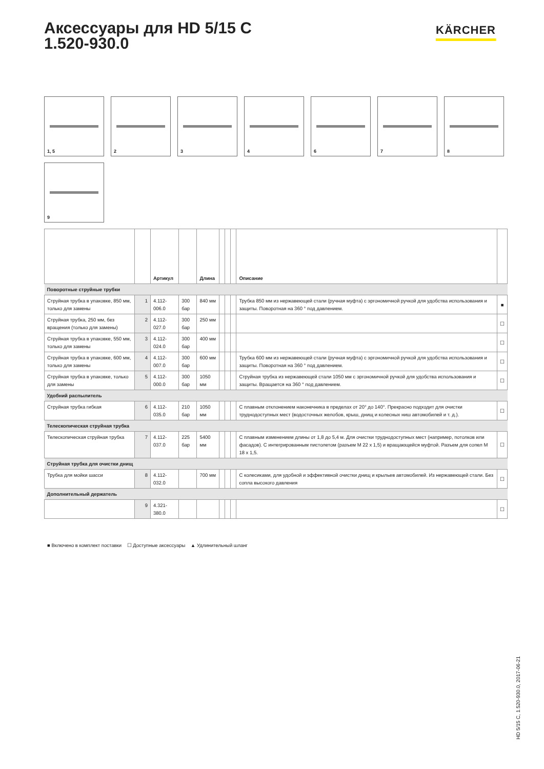Аксессуары для HD 5/15 C
1.520-930.0
KÄRCHER
1, 5
2
3
4
6
7
8
9
| | | Артикул | | Длина | | | | Описание | |
| --- | --- | --- | --- | --- | --- | --- | --- | --- | --- |
| Поворотные струйные трубки | | | | | | | | | |
| Струйная трубка в упаковке, 850 мм, только для замены | 1 | 4.112-006.0 | 300 бар | 840 мм | | | | Трубка 850 мм из нержавеющей стали (ручная муфта) с эргономичной ручкой для удобства использования и защиты. Поворотная на 360 ° под давлением. | ■ |
| Струйная трубка, 250 мм, без вращения (только для замены) | 2 | 4.112-027.0 | 300 бар | 250 мм | | | | | ☐ |
| Струйная трубка в упаковке, 550 мм, только для замены | 3 | 4.112-024.0 | 300 бар | 400 мм | | | | | ☐ |
| Струйная трубка в упаковке, 600 мм, только для замены | 4 | 4.112-007.0 | 300 бар | 600 мм | | | | Трубка 600 мм из нержавеющей стали (ручная муфта) с эргономичной ручкой для удобства использования и защиты. Поворотная на 360 ° под давлением. | ☐ |
| Струйная трубка в упаковке, только для замены | 5 | 4.112-000.0 | 300 бар | 1050 мм | | | | Струйная трубка из нержавеющей стали 1050 мм с эргономичной ручкой для удобства использования и защиты. Вращается на 360 ° под давлением. | ☐ |
| Удобний распылитель | | | | | | | | | |
| Струйная трубка гибкая | 6 | 4.112-035.0 | 210 бар | 1050 мм | | | | С плавным отклонением наконечника в пределах от 20° до 140°. Прекрасно подходит для очистки труднодоступных мест (водосточных желобов, крыш, днищ и колесных ниш автомобилей и т. д.). | ☐ |
| Телескопическая струйная трубка | | | | | | | | | |
| Телескопическая струйная трубка | 7 | 4.112-037.0 | 225 бар | 5400 мм | | | | С плавным изменением длины от 1,8 до 5,4 м. Для очистки труднодоступных мест (например, потолков или фасадов). С интегрированным пистолетом (разъем M 22 x 1,5) и вращающейся муфтой. Разъем для сопел M 18 x 1,5. | ☐ |
| Струйная трубка для очистки днищ | | | | | | | | | |
| Трубка для мойки шасси | 8 | 4.112-032.0 | | 700 мм | | | | С колесиками, для удобной и эффективной очистки днищ и крыльев автомобилей. Из нержавеющей стали. Без сопла высокого давления | ☐ |
| Дополнительный держатель | | | | | | | | | |
| | 9 | 4.321-380.0 | | | | | | | ☐ |
■ Включено в комплект поставки ☐ Доступные аксессуары ▲ Удлинительный шланг
HD 5/15 C, 1.520-930.0, 2017-06-21